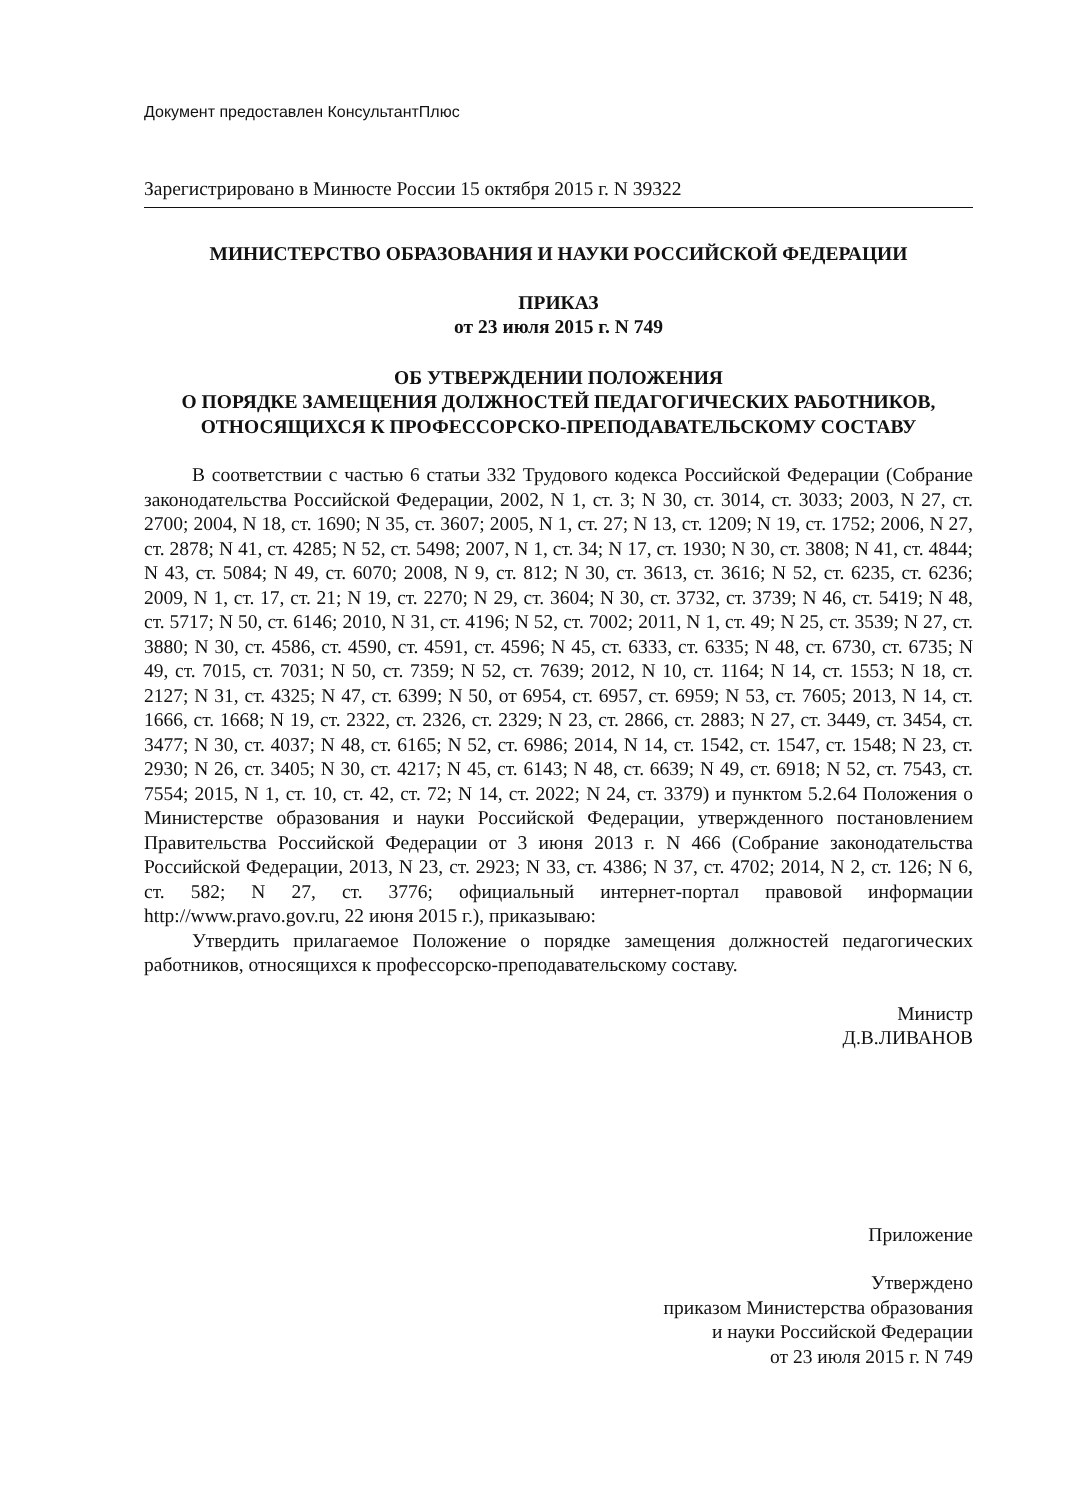Документ предоставлен КонсультантПлюс
Зарегистрировано в Минюсте России 15 октября 2015 г. N 39322
МИНИСТЕРСТВО ОБРАЗОВАНИЯ И НАУКИ РОССИЙСКОЙ ФЕДЕРАЦИИ
ПРИКАЗ
от 23 июля 2015 г. N 749
ОБ УТВЕРЖДЕНИИ ПОЛОЖЕНИЯ
О ПОРЯДКЕ ЗАМЕЩЕНИЯ ДОЛЖНОСТЕЙ ПЕДАГОГИЧЕСКИХ РАБОТНИКОВ,
ОТНОСЯЩИХСЯ К ПРОФЕССОРСКО-ПРЕПОДАВАТЕЛЬСКОМУ СОСТАВУ
В соответствии с частью 6 статьи 332 Трудового кодекса Российской Федерации (Собрание законодательства Российской Федерации, 2002, N 1, ст. 3; N 30, ст. 3014, ст. 3033; 2003, N 27, ст. 2700; 2004, N 18, ст. 1690; N 35, ст. 3607; 2005, N 1, ст. 27; N 13, ст. 1209; N 19, ст. 1752; 2006, N 27, ст. 2878; N 41, ст. 4285; N 52, ст. 5498; 2007, N 1, ст. 34; N 17, ст. 1930; N 30, ст. 3808; N 41, ст. 4844; N 43, ст. 5084; N 49, ст. 6070; 2008, N 9, ст. 812; N 30, ст. 3613, ст. 3616; N 52, ст. 6235, ст. 6236; 2009, N 1, ст. 17, ст. 21; N 19, ст. 2270; N 29, ст. 3604; N 30, ст. 3732, ст. 3739; N 46, ст. 5419; N 48, ст. 5717; N 50, ст. 6146; 2010, N 31, ст. 4196; N 52, ст. 7002; 2011, N 1, ст. 49; N 25, ст. 3539; N 27, ст. 3880; N 30, ст. 4586, ст. 4590, ст. 4591, ст. 4596; N 45, ст. 6333, ст. 6335; N 48, ст. 6730, ст. 6735; N 49, ст. 7015, ст. 7031; N 50, ст. 7359; N 52, ст. 7639; 2012, N 10, ст. 1164; N 14, ст. 1553; N 18, ст. 2127; N 31, ст. 4325; N 47, ст. 6399; N 50, от 6954, ст. 6957, ст. 6959; N 53, ст. 7605; 2013, N 14, ст. 1666, ст. 1668; N 19, ст. 2322, ст. 2326, ст. 2329; N 23, ст. 2866, ст. 2883; N 27, ст. 3449, ст. 3454, ст. 3477; N 30, ст. 4037; N 48, ст. 6165; N 52, ст. 6986; 2014, N 14, ст. 1542, ст. 1547, ст. 1548; N 23, ст. 2930; N 26, ст. 3405; N 30, ст. 4217; N 45, ст. 6143; N 48, ст. 6639; N 49, ст. 6918; N 52, ст. 7543, ст. 7554; 2015, N 1, ст. 10, ст. 42, ст. 72; N 14, ст. 2022; N 24, ст. 3379) и пунктом 5.2.64 Положения о Министерстве образования и науки Российской Федерации, утвержденного постановлением Правительства Российской Федерации от 3 июня 2013 г. N 466 (Собрание законодательства Российской Федерации, 2013, N 23, ст. 2923; N 33, ст. 4386; N 37, ст. 4702; 2014, N 2, ст. 126; N 6, ст. 582; N 27, ст. 3776; официальный интернет-портал правовой информации http://www.pravo.gov.ru, 22 июня 2015 г.), приказываю:
Утвердить прилагаемое Положение о порядке замещения должностей педагогических работников, относящихся к профессорско-преподавательскому составу.
Министр
Д.В.ЛИВАНОВ
Приложение
Утверждено
приказом Министерства образования
и науки Российской Федерации
от 23 июля 2015 г. N 749